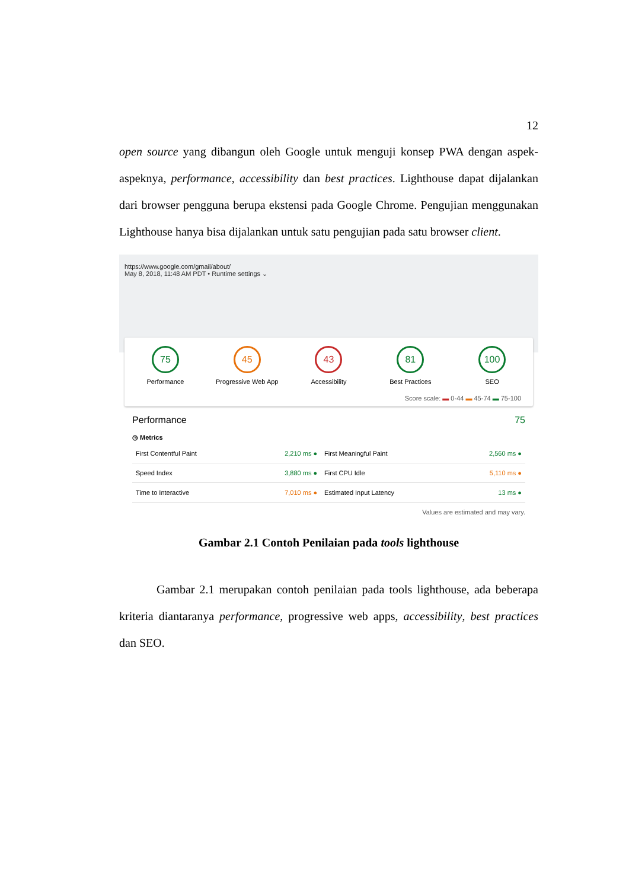12
open source yang dibangun oleh Google untuk menguji konsep PWA dengan aspek-aspeknya, performance, accessibility dan best practices. Lighthouse dapat dijalankan dari browser pengguna berupa ekstensi pada Google Chrome. Pengujian menggunakan Lighthouse hanya bisa dijalankan untuk satu pengujian pada satu browser client.
https://www.google.com/gmail/about/
May 8, 2018, 11:48 AM PDT • Runtime settings ⌄
75
Performance
45
Progressive Web App
43
Accessibility
81
Best Practices
100
SEO
Score scale: ▬ 0-44 ▬ 45-74 ▬ 75-100
Performance 75
◷ Metrics
| First Contentful Paint | 2,210 ms ● | First Meaningful Paint | 2,560 ms ● |
| Speed Index | 3,880 ms ● | First CPU Idle | 5,110 ms ● |
| Time to Interactive | 7,010 ms ● | Estimated Input Latency | 13 ms ● |
Values are estimated and may vary.
Gambar 2.1 Contoh Penilaian pada tools lighthouse
Gambar 2.1 merupakan contoh penilaian pada tools lighthouse, ada beberapa kriteria diantaranya performance, progressive web apps, accessibility, best practices dan SEO.